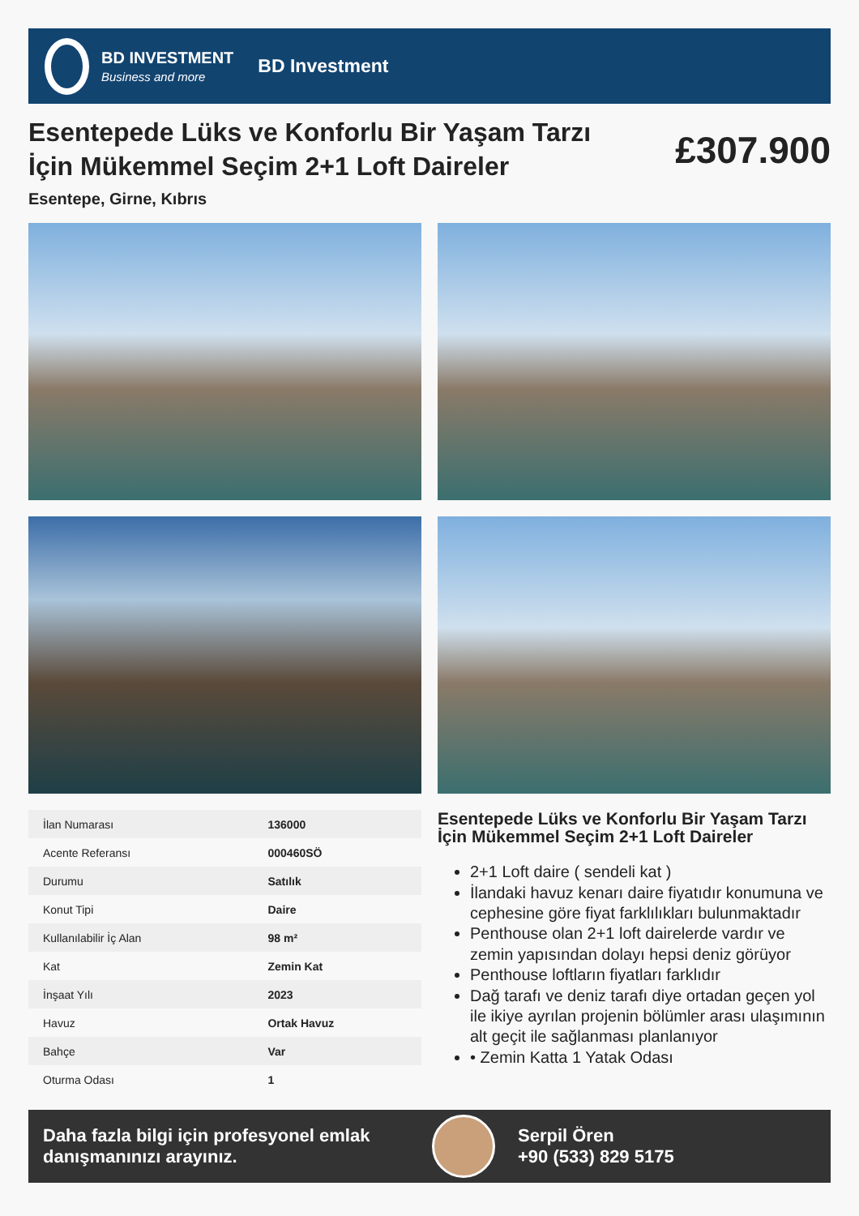BD INVESTMENT
Business and more
BD Investment
Esentepede Lüks ve Konforlu Bir Yaşam Tarzı İçin Mükemmel Seçim 2+1 Loft Daireler
£307.900
Esentepe, Girne, Kıbrıs
| İlan Numarası | 136000 |
| Acente Referansı | 000460SÖ |
| Durumu | Satılık |
| Konut Tipi | Daire |
| Kullanılabilir İç Alan | 98 m² |
| Kat | Zemin Kat |
| İnşaat Yılı | 2023 |
| Havuz | Ortak Havuz |
| Bahçe | Var |
| Oturma Odası | 1 |
Esentepede Lüks ve Konforlu Bir Yaşam Tarzı İçin Mükemmel Seçim 2+1 Loft Daireler
2+1 Loft daire ( sendeli kat )
İlandaki havuz kenarı daire fiyatıdır konumuna ve cephesine göre fiyat farklılıkları bulunmaktadır
Penthouse olan 2+1 loft dairelerde vardır ve zemin yapısından dolayı hepsi deniz görüyor
Penthouse loftların fiyatları farklıdır
Dağ tarafı ve deniz tarafı diye ortadan geçen yol ile ikiye ayrılan projenin bölümler arası ulaşımının alt geçit ile sağlanması planlanıyor
• Zemin Katta 1 Yatak Odası
Daha fazla bilgi için profesyonel emlak danışmanınızı arayınız.
Serpil Ören
+90 (533) 829 5175